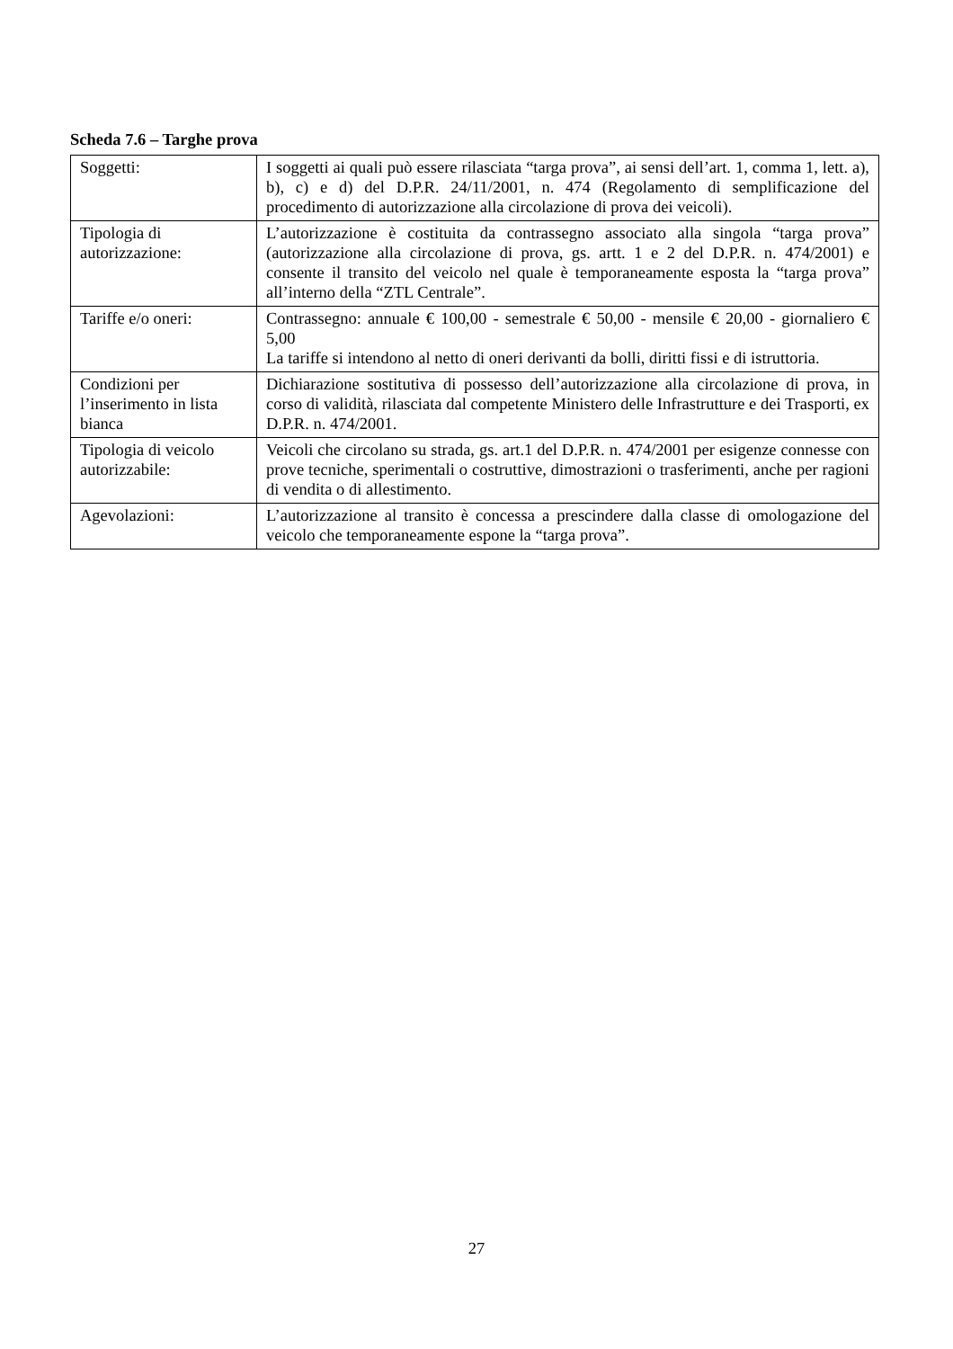Scheda 7.6 – Targhe prova
| Soggetti: | I soggetti ai quali può essere rilasciata “targa prova”, ai sensi dell’art. 1, comma 1, lett. a), b), c) e d) del D.P.R. 24/11/2001, n. 474 (Regolamento di semplificazione del procedimento di autorizzazione alla circolazione di prova dei veicoli). |
| Tipologia di autorizzazione: | L’autorizzazione è costituita da contrassegno associato alla singola “targa prova” (autorizzazione alla circolazione di prova, gs. artt. 1 e 2 del D.P.R. n. 474/2001) e consente il transito del veicolo nel quale è temporaneamente esposta la “targa prova” all’interno della “ZTL Centrale”. |
| Tariffe e/o oneri: | Contrassegno: annuale € 100,00 - semestrale € 50,00 - mensile € 20,00 - giornaliero € 5,00 La tariffe si intendono al netto di oneri derivanti da bolli, diritti fissi e di istruttoria. |
| Condizioni per l’inserimento in lista bianca | Dichiarazione sostitutiva di possesso dell’autorizzazione alla circolazione di prova, in corso di validità, rilasciata dal competente Ministero delle Infrastrutture e dei Trasporti, ex D.P.R. n. 474/2001. |
| Tipologia di veicolo autorizzabile: | Veicoli che circolano su strada, gs. art.1 del D.P.R. n. 474/2001 per esigenze connesse con prove tecniche, sperimentali o costruttive, dimostrazioni o trasferimenti, anche per ragioni di vendita o di allestimento. |
| Agevolazioni: | L’autorizzazione al transito è concessa a prescindere dalla classe di omologazione del veicolo che temporaneamente espone la “targa prova”. |
27